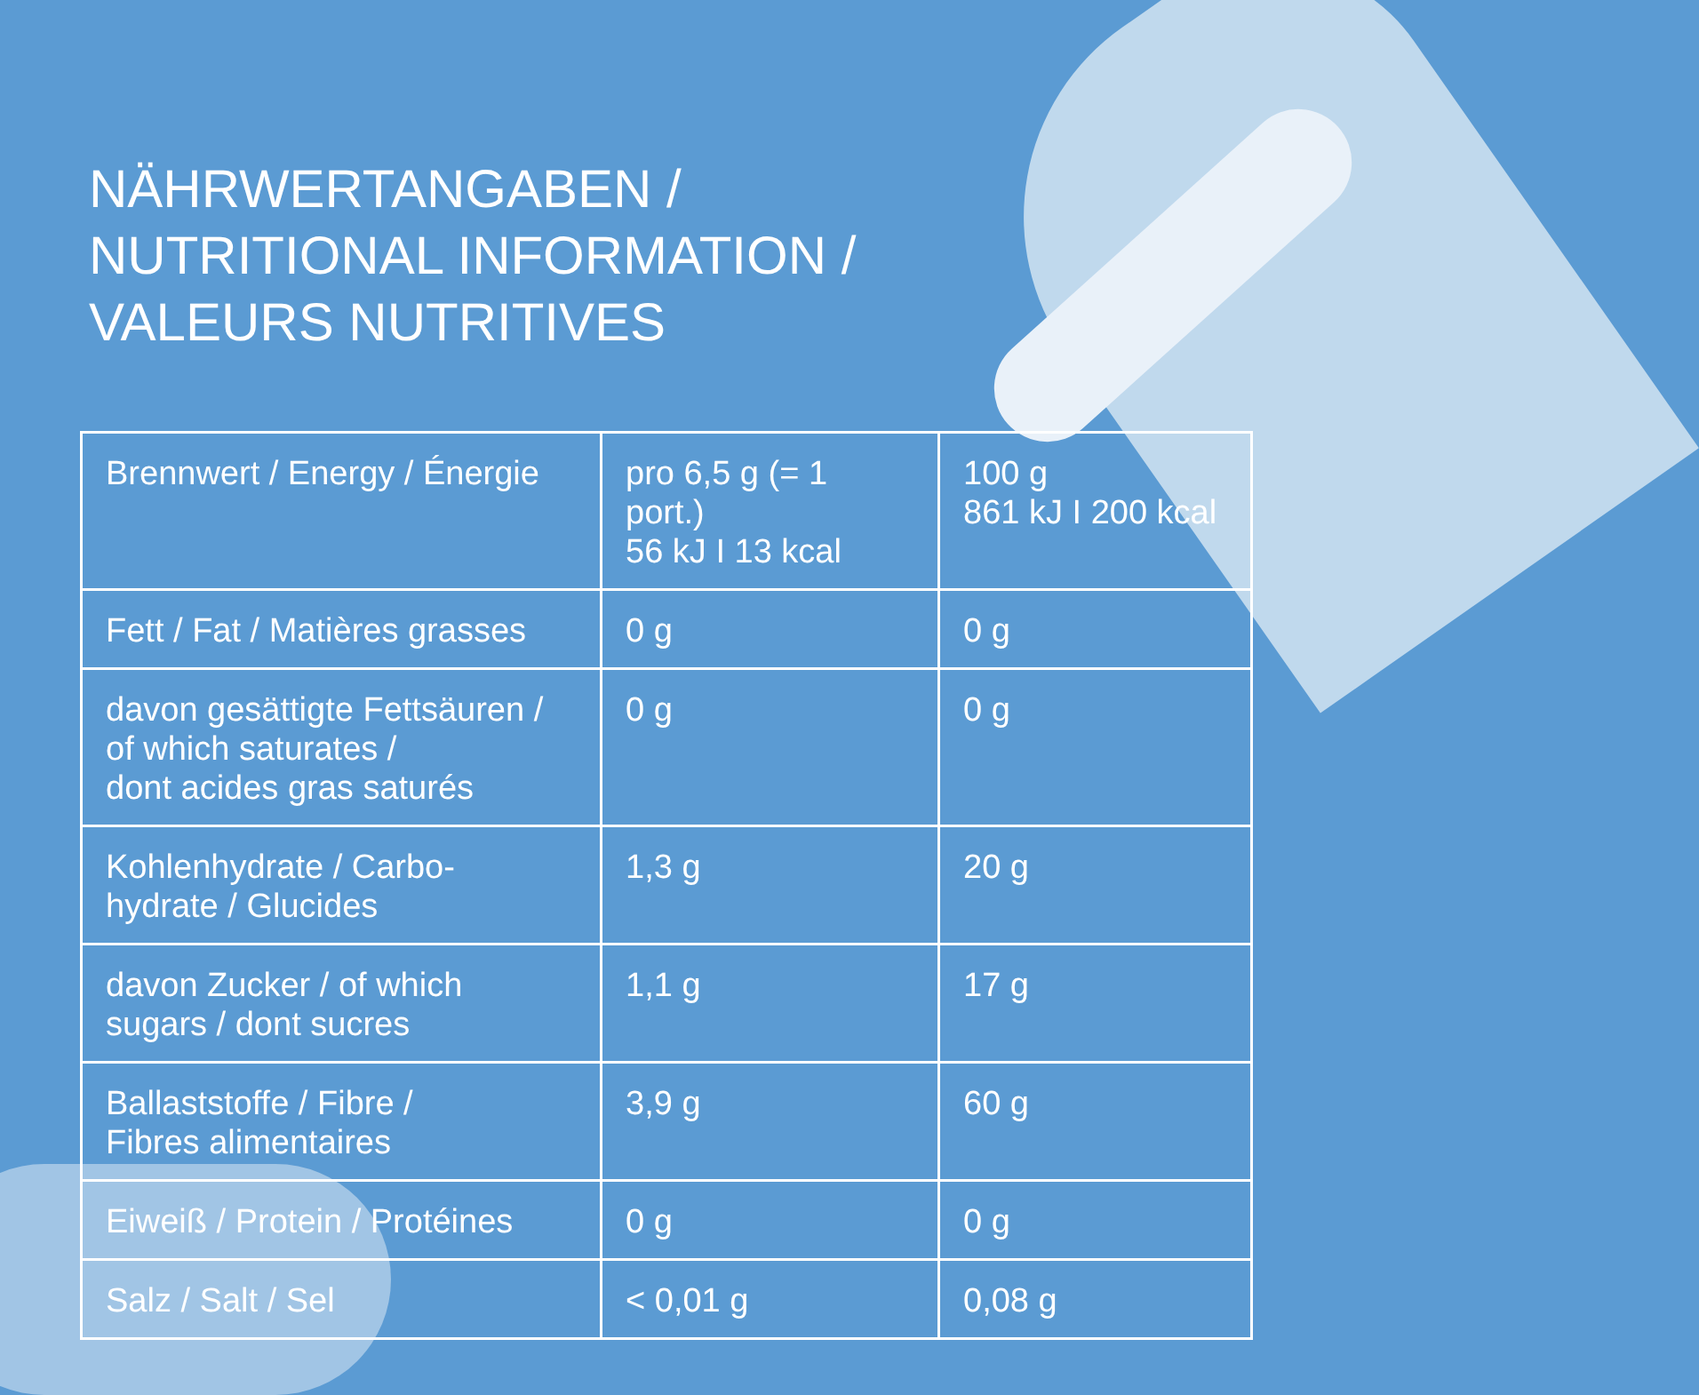NÄHRWERTANGABEN /
NUTRITIONAL INFORMATION /
VALEURS NUTRITIVES
| Brennwert / Energy / Énergie | pro 6,5 g (= 1 port.) 56 kJ I 13 kcal | 100 g 861 kJ I 200 kcal |
| Fett / Fat / Matières grasses | 0 g | 0 g |
| davon gesättigte Fettsäuren / of which saturates / dont acides gras saturés | 0 g | 0 g |
| Kohlenhydrate / Carbo- hydrate / Glucides | 1,3 g | 20 g |
| davon Zucker / of which sugars / dont sucres | 1,1 g | 17 g |
| Ballaststoffe / Fibre / Fibres alimentaires | 3,9 g | 60 g |
| Eiweiß / Protein / Protéines | 0 g | 0 g |
| Salz / Salt / Sel | < 0,01 g | 0,08 g |